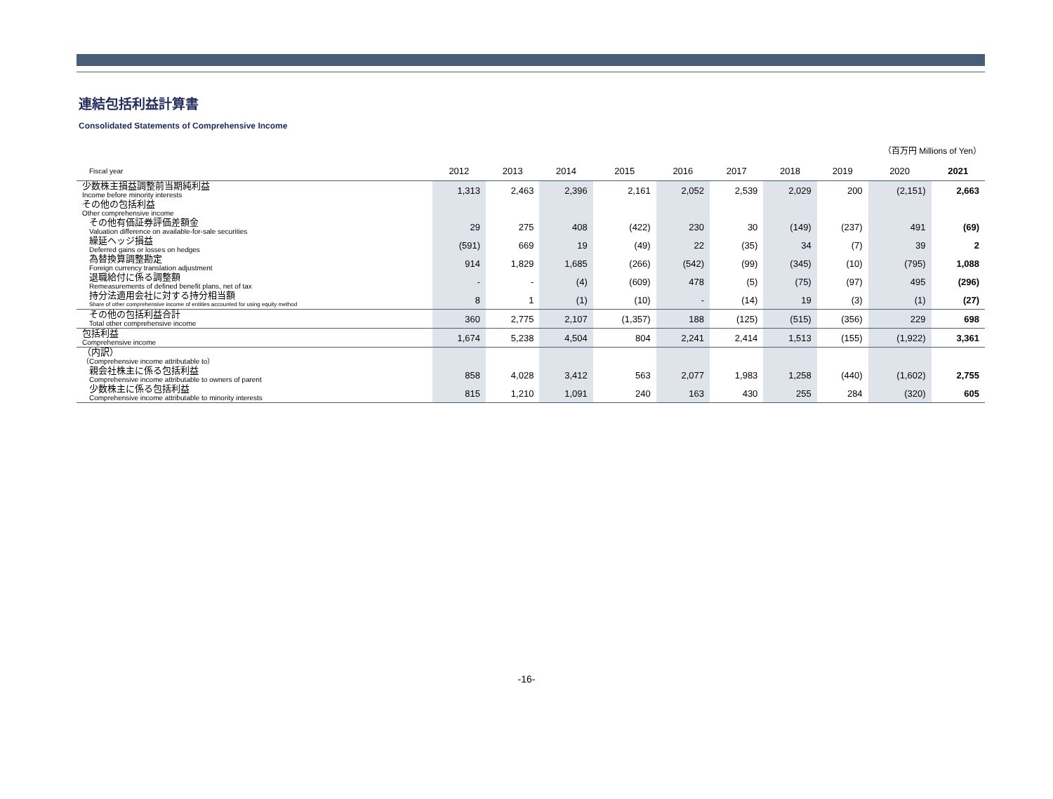連結包括利益計算書
Consolidated Statements of Comprehensive Income
（百万円 Millions of Yen）
| Fiscal year | 2012 | 2013 | 2014 | 2015 | 2016 | 2017 | 2018 | 2019 | 2020 | 2021 |
| --- | --- | --- | --- | --- | --- | --- | --- | --- | --- | --- |
| 少数株主損益調整前当期純利益 Income before minority interests | 1,313 | 2,463 | 2,396 | 2,161 | 2,052 | 2,539 | 2,029 | 200 | (2,151) | 2,663 |
| その他の包括利益 Other comprehensive income | | | | | | | | | | |
| その他有価証券評価差額金 Valuation difference on available-for-sale securities | 29 | 275 | 408 | (422) | 230 | 30 | (149) | (237) | 491 | (69) |
| 繰延ヘッジ損益 Deferred gains or losses on hedges | (591) | 669 | 19 | (49) | 22 | (35) | 34 | (7) | 39 | 2 |
| 為替換算調整勘定 Foreign currency translation adjustment | 914 | 1,829 | 1,685 | (266) | (542) | (99) | (345) | (10) | (795) | 1,088 |
| 退職給付に係る調整額 Remeasurements of defined benefit plans, net of tax | - | - | (4) | (609) | 478 | (5) | (75) | (97) | 495 | (296) |
| 持分法適用会社に対する持分相当額 Share of other comprehensive income of entities accounted for using equity method | 8 | 1 | (1) | (10) | - | (14) | 19 | (3) | (1) | (27) |
| その他の包括利益合計 Total other comprehensive income | 360 | 2,775 | 2,107 | (1,357) | 188 | (125) | (515) | (356) | 229 | 698 |
| 包括利益 Comprehensive income | 1,674 | 5,238 | 4,504 | 804 | 2,241 | 2,414 | 1,513 | (155) | (1,922) | 3,361 |
| （内訳） （Comprehensive income attributable to） | | | | | | | | | | |
| 親会社株主に係る包括利益 Comprehensive income attributable to owners of parent | 858 | 4,028 | 3,412 | 563 | 2,077 | 1,983 | 1,258 | (440) | (1,602) | 2,755 |
| 少数株主に係る包括利益 Comprehensive income attributable to minority interests | 815 | 1,210 | 1,091 | 240 | 163 | 430 | 255 | 284 | (320) | 605 |
-16-